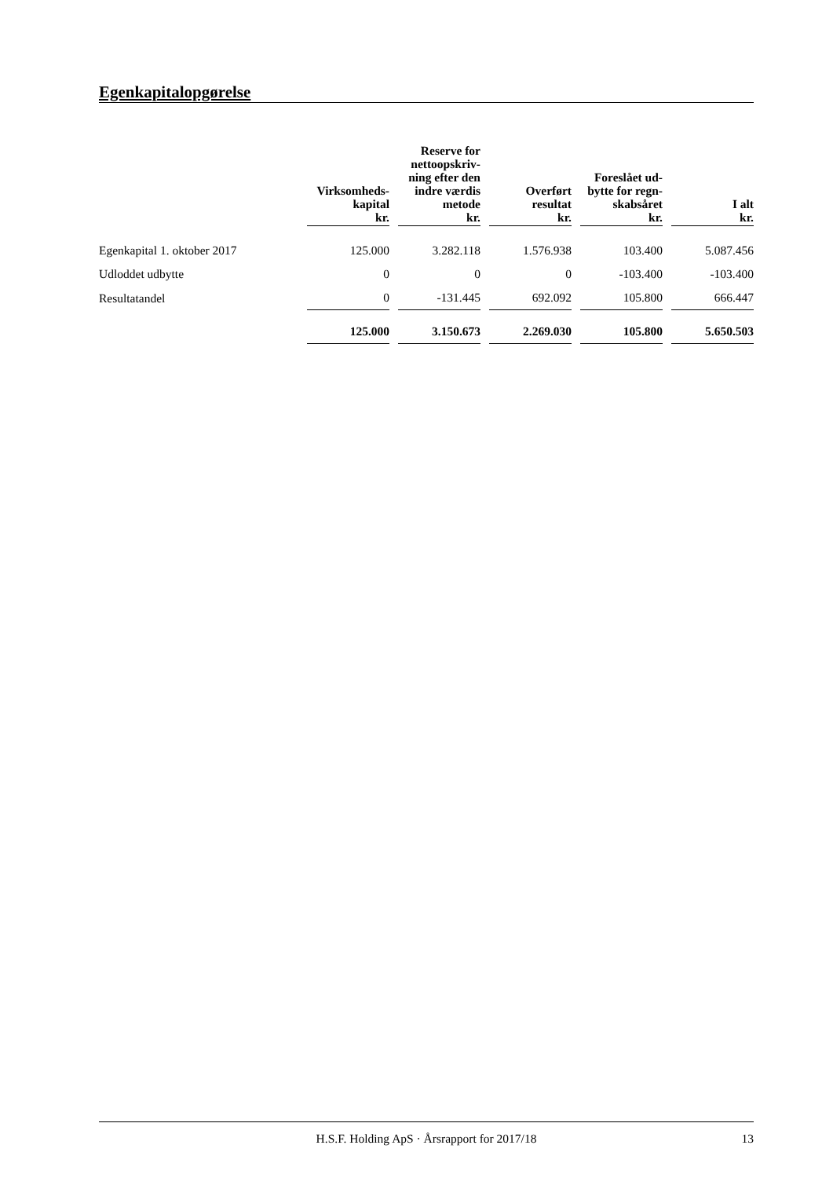Egenkapitalopgørelse
| | Virksomheds- kapital kr. | Reserve for nettoopskriv- ning efter den indre værdis metode kr. | Overført resultat kr. | Foreslået ud- bytte for regn- skabsåret kr. | I alt kr. |
| --- | --- | --- | --- | --- | --- |
| Egenkapital 1. oktober 2017 | 125.000 | 3.282.118 | 1.576.938 | 103.400 | 5.087.456 |
| Udloddet udbytte | 0 | 0 | 0 | -103.400 | -103.400 |
| Resultatandel | 0 | -131.445 | 692.092 | 105.800 | 666.447 |
| | 125.000 | 3.150.673 | 2.269.030 | 105.800 | 5.650.503 |
H.S.F. Holding ApS · Årsrapport for 2017/18 13